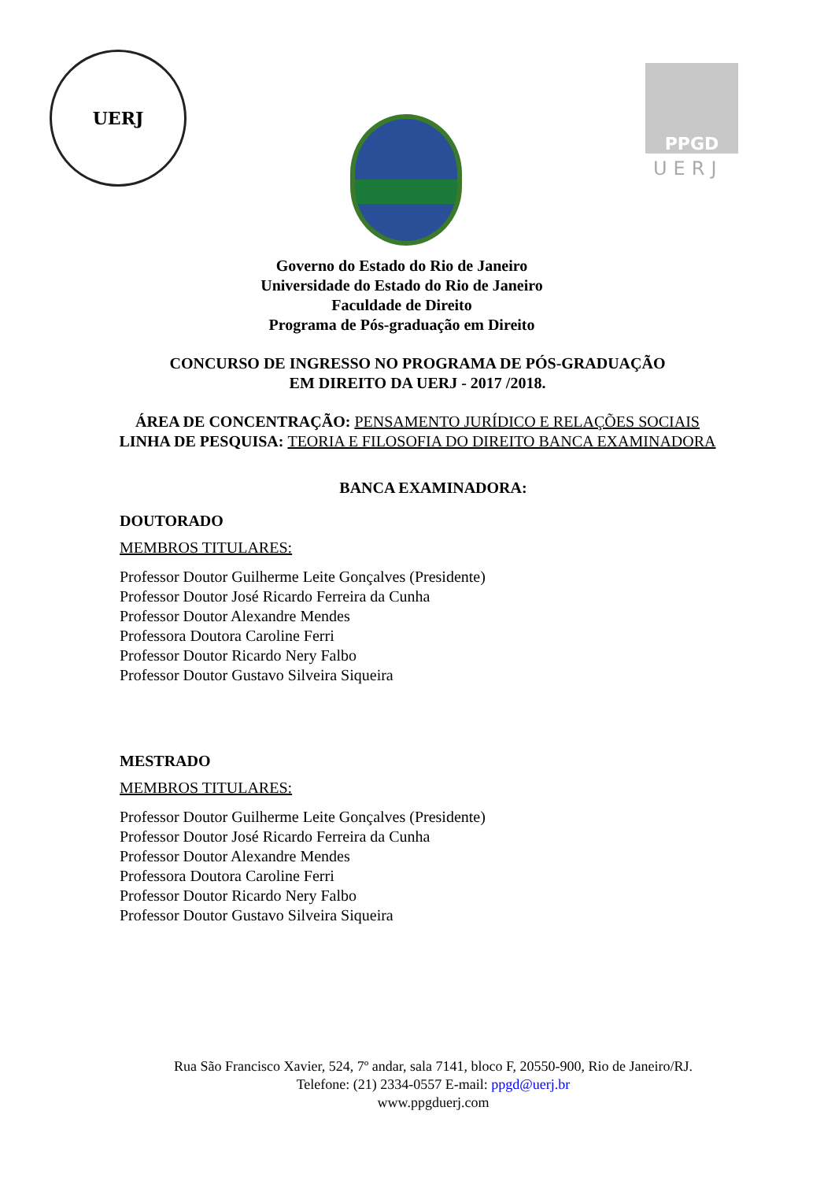UERJ
PPGD
UERJ
Governo do Estado do Rio de Janeiro
Universidade do Estado do Rio de Janeiro
Faculdade de Direito
Programa de Pós-graduação em Direito
CONCURSO DE INGRESSO NO PROGRAMA DE PÓS-GRADUAÇÃO
EM DIREITO DA UERJ - 2017 /2018.
ÁREA DE CONCENTRAÇÃO: PENSAMENTO JURÍDICO E RELAÇÕES SOCIAIS
LINHA DE PESQUISA: TEORIA E FILOSOFIA DO DIREITO BANCA EXAMINADORA
BANCA EXAMINADORA:
DOUTORADO
MEMBROS TITULARES:
Professor Doutor Guilherme Leite Gonçalves (Presidente)
Professor Doutor José Ricardo Ferreira da Cunha
Professor Doutor Alexandre Mendes
Professora Doutora Caroline Ferri
Professor Doutor Ricardo Nery Falbo
Professor Doutor Gustavo Silveira Siqueira
MESTRADO
MEMBROS TITULARES:
Professor Doutor Guilherme Leite Gonçalves (Presidente)
Professor Doutor José Ricardo Ferreira da Cunha
Professor Doutor Alexandre Mendes
Professora Doutora Caroline Ferri
Professor Doutor Ricardo Nery Falbo
Professor Doutor Gustavo Silveira Siqueira
Rua São Francisco Xavier, 524, 7º andar, sala 7141, bloco F, 20550-900, Rio de Janeiro/RJ.
Telefone: (21) 2334-0557 E-mail: ppgd@uerj.br
www.ppgduerj.com